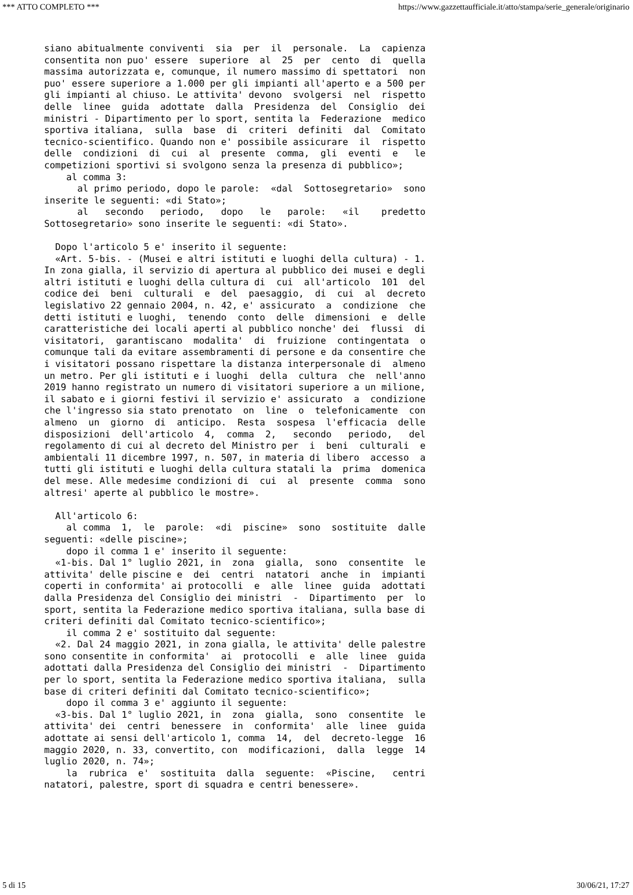*** ATTO COMPLETO *** https://www.gazzettaufficiale.it/atto/stampa/serie_generale/originario
siano abitualmente conviventi  sia  per  il  personale.  La  capienza
consentita non puo' essere  superiore  al  25  per  cento  di  quella
massima autorizzata e, comunque, il numero massimo di spettatori  non
puo' essere superiore a 1.000 per gli impianti all'aperto e a 500 per
gli impianti al chiuso. Le attivita' devono  svolgersi  nel  rispetto
delle  linee  guida  adottate  dalla  Presidenza  del  Consiglio  dei
ministri - Dipartimento per lo sport, sentita la  Federazione  medico
sportiva italiana,  sulla  base  di  criteri  definiti  dal  Comitato
tecnico-scientifico. Quando non e' possibile assicurare  il  rispetto
delle  condizioni  di  cui  al  presente  comma,  gli  eventi  e   le
competizioni sportivi si svolgono senza la presenza di pubblico»;
    al comma 3:
      al primo periodo, dopo le parole:  «dal  Sottosegretario»  sono
inserite le seguenti: «di Stato»;
      al   secondo   periodo,   dopo   le   parole:   «il    predetto
Sottosegretario» sono inserite le seguenti: «di Stato».

  Dopo l'articolo 5 e' inserito il seguente:
  «Art. 5-bis. - (Musei e altri istituti e luoghi della cultura) - 1.
In zona gialla, il servizio di apertura al pubblico dei musei e degli
altri istituti e luoghi della cultura di  cui  all'articolo  101  del
codice dei  beni  culturali  e  del  paesaggio,  di  cui  al  decreto
legislativo 22 gennaio 2004, n. 42, e' assicurato  a  condizione  che
detti istituti e luoghi,  tenendo  conto  delle  dimensioni  e  delle
caratteristiche dei locali aperti al pubblico nonche' dei  flussi  di
visitatori,  garantiscano  modalita'  di  fruizione  contingentata  o
comunque tali da evitare assembramenti di persone e da consentire che
i visitatori possano rispettare la distanza interpersonale di  almeno
un metro. Per gli istituti e i luoghi  della  cultura  che  nell'anno
2019 hanno registrato un numero di visitatori superiore a un milione,
il sabato e i giorni festivi il servizio e' assicurato  a  condizione
che l'ingresso sia stato prenotato  on  line  o  telefonicamente  con
almeno  un  giorno  di  anticipo.  Resta  sospesa  l'efficacia  delle
disposizioni  dell'articolo  4,  comma  2,   secondo   periodo,   del
regolamento di cui al decreto del Ministro per  i  beni  culturali  e
ambientali 11 dicembre 1997, n. 507, in materia di libero  accesso  a
tutti gli istituti e luoghi della cultura statali la  prima  domenica
del mese. Alle medesime condizioni di  cui  al  presente  comma  sono
altresi' aperte al pubblico le mostre».

  All'articolo 6:
    al comma  1,  le  parole:  «di  piscine»  sono  sostituite  dalle
seguenti: «delle piscine»;
    dopo il comma 1 e' inserito il seguente:
  «1-bis. Dal 1° luglio 2021, in  zona  gialla,  sono  consentite  le
attivita' delle piscine e  dei  centri  natatori  anche  in  impianti
coperti in conformita' ai protocolli  e  alle  linee  guida  adottati
dalla Presidenza del Consiglio dei ministri  -  Dipartimento  per  lo
sport, sentita la Federazione medico sportiva italiana, sulla base di
criteri definiti dal Comitato tecnico-scientifico»;
    il comma 2 e' sostituito dal seguente:
  «2. Dal 24 maggio 2021, in zona gialla, le attivita' delle palestre
sono consentite in conformita'  ai  protocolli  e  alle  linee  guida
adottati dalla Presidenza del Consiglio dei ministri  -  Dipartimento
per lo sport, sentita la Federazione medico sportiva italiana,  sulla
base di criteri definiti dal Comitato tecnico-scientifico»;
    dopo il comma 3 e' aggiunto il seguente:
  «3-bis. Dal 1° luglio 2021, in  zona  gialla,  sono  consentite  le
attivita' dei  centri  benessere  in  conformita'  alle  linee  guida
adottate ai sensi dell'articolo 1, comma  14,  del  decreto-legge  16
maggio 2020, n. 33, convertito, con  modificazioni,  dalla  legge  14
luglio 2020, n. 74»;
    la  rubrica  e'  sostituita  dalla  seguente:  «Piscine,   centri
natatori, palestre, sport di squadra e centri benessere».
5 di 15 30/06/21, 17:27